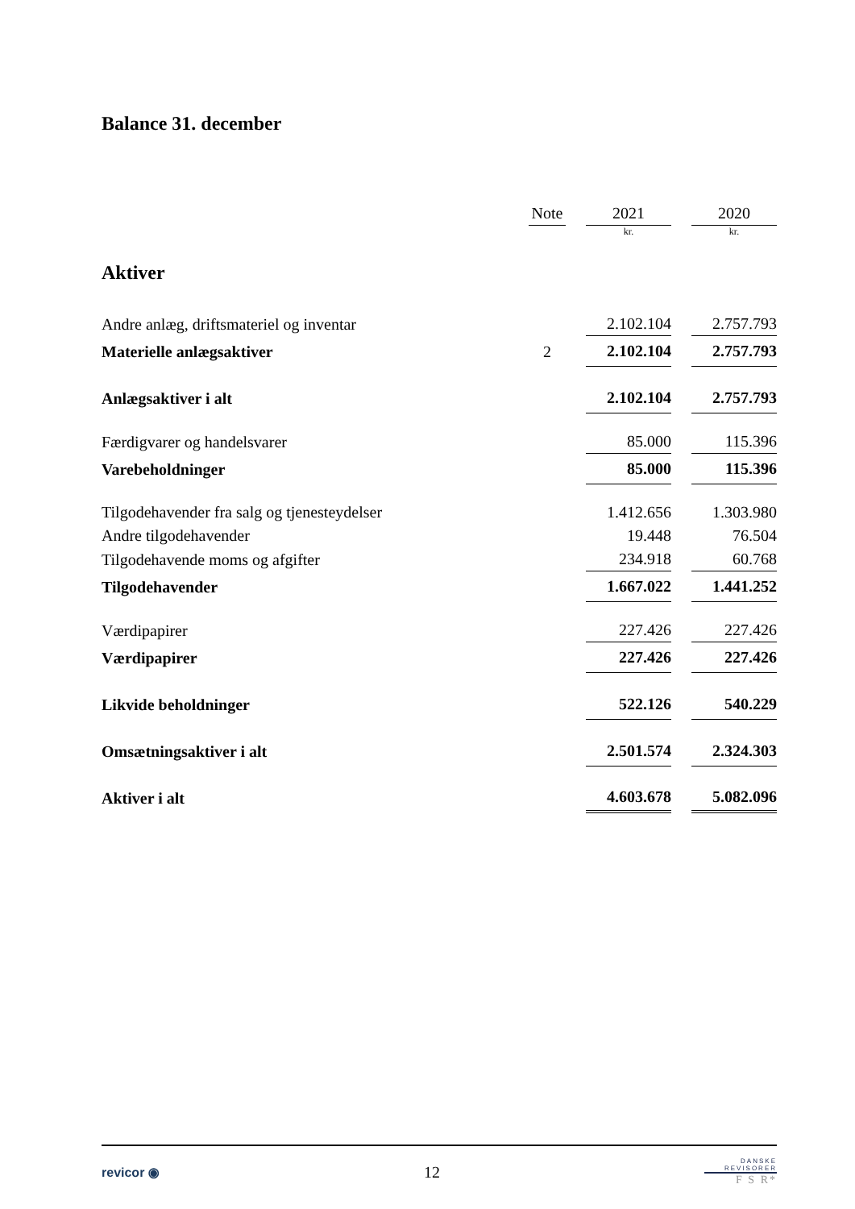Balance 31. december
| | Note | | 2021 | | 2020 |
| | | | kr. | | kr. |
| Aktiver | | | | | |
| Andre anlæg, driftsmateriel og inventar | | | 2.102.104 | | 2.757.793 |
| Materielle anlægsaktiver | 2 | | 2.102.104 | | 2.757.793 |
| Anlægsaktiver i alt | | | 2.102.104 | | 2.757.793 |
| Færdigvarer og handelsvarer | | | 85.000 | | 115.396 |
| Varebeholdninger | | | 85.000 | | 115.396 |
| Tilgodehavender fra salg og tjenesteydelser | | | 1.412.656 | | 1.303.980 |
| Andre tilgodehavender | | | 19.448 | | 76.504 |
| Tilgodehavende moms og afgifter | | | 234.918 | | 60.768 |
| Tilgodehavender | | | 1.667.022 | | 1.441.252 |
| Værdipapirer | | | 227.426 | | 227.426 |
| Værdipapirer | | | 227.426 | | 227.426 |
| Likvide beholdninger | | | 522.126 | | 540.229 |
| Omsætningsaktiver i alt | | | 2.501.574 | | 2.324.303 |
| Aktiver i alt | | | 4.603.678 | | 5.082.096 |
revicor ◉ 12
DANSKE
REVISORER
F S R*